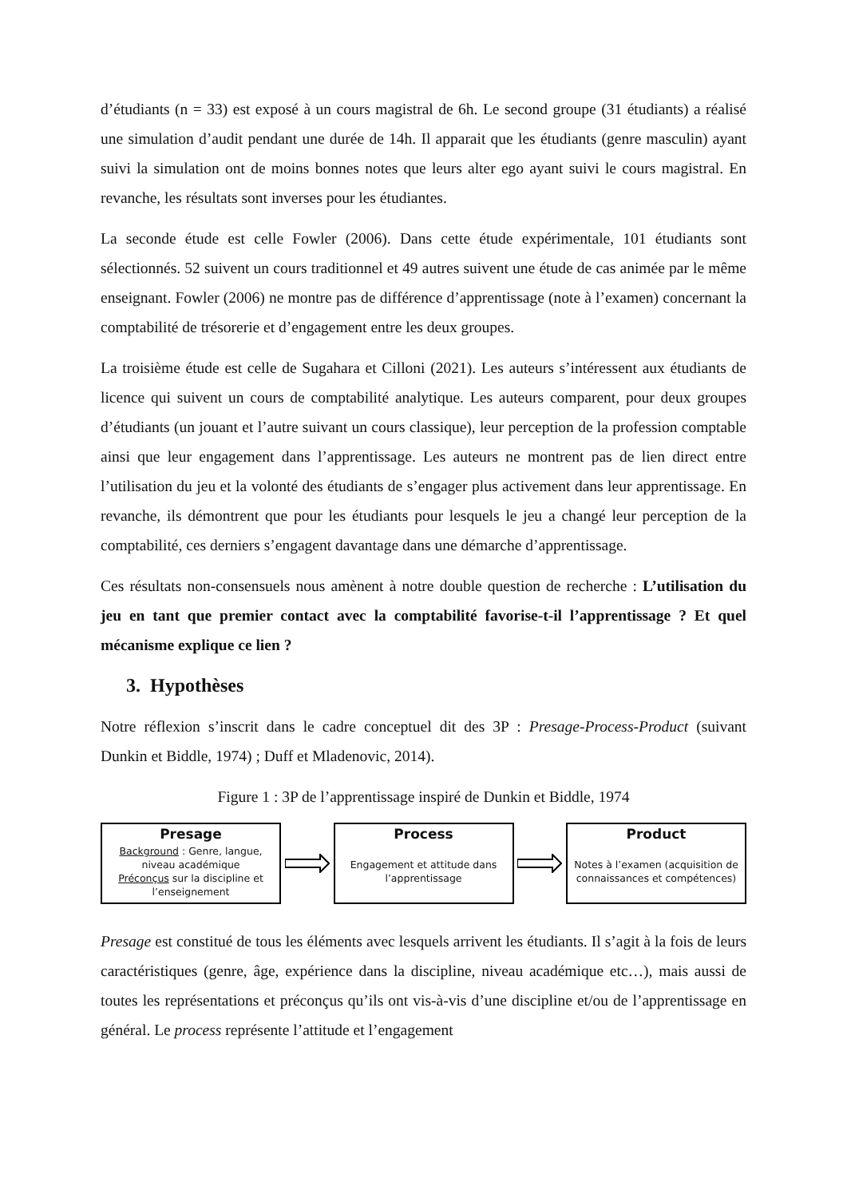d’étudiants (n = 33) est exposé à un cours magistral de 6h. Le second groupe (31 étudiants) a réalisé une simulation d’audit pendant une durée de 14h. Il apparait que les étudiants (genre masculin) ayant suivi la simulation ont de moins bonnes notes que leurs alter ego ayant suivi le cours magistral. En revanche, les résultats sont inverses pour les étudiantes.
La seconde étude est celle Fowler (2006). Dans cette étude expérimentale, 101 étudiants sont sélectionnés. 52 suivent un cours traditionnel et 49 autres suivent une étude de cas animée par le même enseignant. Fowler (2006) ne montre pas de différence d’apprentissage (note à l’examen) concernant la comptabilité de trésorerie et d’engagement entre les deux groupes.
La troisième étude est celle de Sugahara et Cilloni (2021). Les auteurs s’intéressent aux étudiants de licence qui suivent un cours de comptabilité analytique. Les auteurs comparent, pour deux groupes d’étudiants (un jouant et l’autre suivant un cours classique), leur perception de la profession comptable ainsi que leur engagement dans l’apprentissage. Les auteurs ne montrent pas de lien direct entre l’utilisation du jeu et la volonté des étudiants de s’engager plus activement dans leur apprentissage. En revanche, ils démontrent que pour les étudiants pour lesquels le jeu a changé leur perception de la comptabilité, ces derniers s’engagent davantage dans une démarche d’apprentissage.
Ces résultats non-consensuels nous amènent à notre double question de recherche : L’utilisation du jeu en tant que premier contact avec la comptabilité favorise-t-il l’apprentissage ? Et quel mécanisme explique ce lien ?
3. Hypothèses
Notre réflexion s’inscrit dans le cadre conceptuel dit des 3P : Presage-Process-Product (suivant Dunkin et Biddle, 1974) ; Duff et Mladenovic, 2014).
Figure 1 : 3P de l’apprentissage inspiré de Dunkin et Biddle, 1974
Presage
Background : Genre, langue, niveau académique
Préconçus sur la discipline et l’enseignement
Process
Engagement et attitude dans l’apprentissage
Product
Notes à l’examen (acquisition de connaissances et compétences)
Presage est constitué de tous les éléments avec lesquels arrivent les étudiants. Il s’agit à la fois de leurs caractéristiques (genre, âge, expérience dans la discipline, niveau académique etc…), mais aussi de toutes les représentations et préconçus qu’ils ont vis-à-vis d’une discipline et/ou de l’apprentissage en général. Le process représente l’attitude et l’engagement